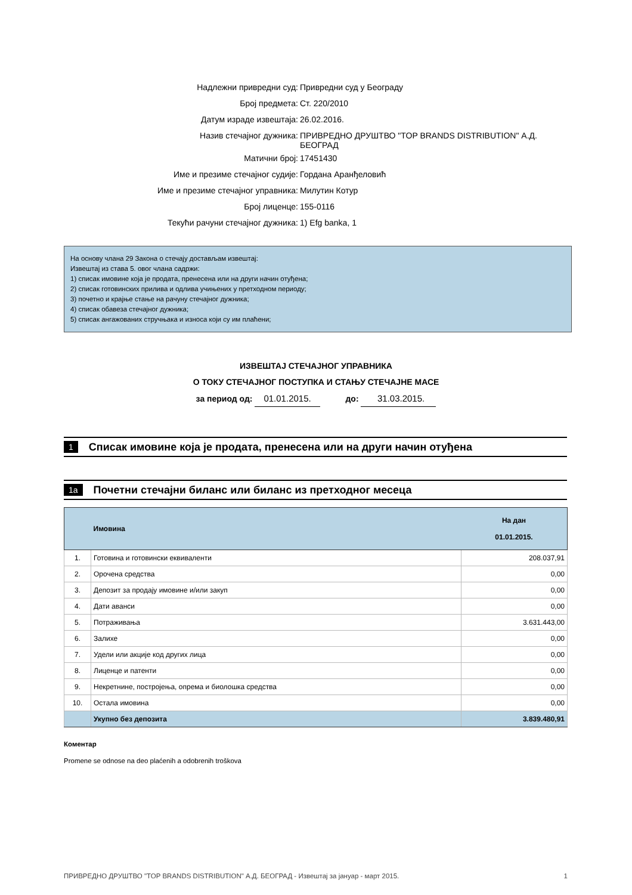| Надлежни привредни суд: | Привредни суд у Београду |
| Број предмета: | Ст. 220/2010 |
| Датум израде извештаја: | 26.02.2016. |
| Назив стечајног дужника: | ПРИВРЕДНО ДРУШТВО "TOP BRANDS DISTRIBUTION" А.Д. БЕОГРАД |
| Матични број: | 17451430 |
| Име и презиме стечајног судије: | Гордана Аранђеловић |
| Име и презиме стечајног управника: | Милутин Котур |
| Број лиценце: | 155-0116 |
| Текући рачуни стечајног дужника: | 1) Efg banka, 1 |
На основу члана 29 Закона о стечају достављам извештај:
Извештај из става 5. овог члана садржи:
1) списак имовине која је продата, пренесена или на други начин отуђена;
2) списак готовинских прилива и одлива учињених у претходном периоду;
3) почетно и крајње стање на рачуну стечајног дужника;
4) списак обавеза стечајног дужника;
5) списак ангажованих стручњака и износа који су им плаћени;
ИЗВЕШТАЈ СТЕЧАЈНОГ УПРАВНИКА
О ТОКУ СТЕЧАЈНОГ ПОСТУПКА И СТАЊУ СТЕЧАЈНЕ МАСЕ
за период од: 01.01.2015. до: 31.03.2015.
1 Списак имовине која је продата, пренесена или на други начин отуђена
1a Почетни стечајни биланс или биланс из претходног месеца
| | Имовина | На дан 01.01.2015. |
| --- | --- | --- |
| 1. | Готовина и готовински еквиваленти | 208.037,91 |
| 2. | Орочена средства | 0,00 |
| 3. | Депозит за продају имовине и/или закуп | 0,00 |
| 4. | Дати аванси | 0,00 |
| 5. | Потраживања | 3.631.443,00 |
| 6. | Залихе | 0,00 |
| 7. | Удели или акције код других лица | 0,00 |
| 8. | Лиценце и патенти | 0,00 |
| 9. | Некретнине, постројења, опрема и биолошка средства | 0,00 |
| 10. | Остала имовина | 0,00 |
| | Укупно без депозита | 3.839.480,91 |
Коментар
Promene se odnose na deo plaćenih a odobrenih troškova
ПРИВРЕДНО ДРУШТВО "TOP BRANDS DISTRIBUTION" А.Д. БЕОГРАД - Извештај за јануар - март 2015. 1